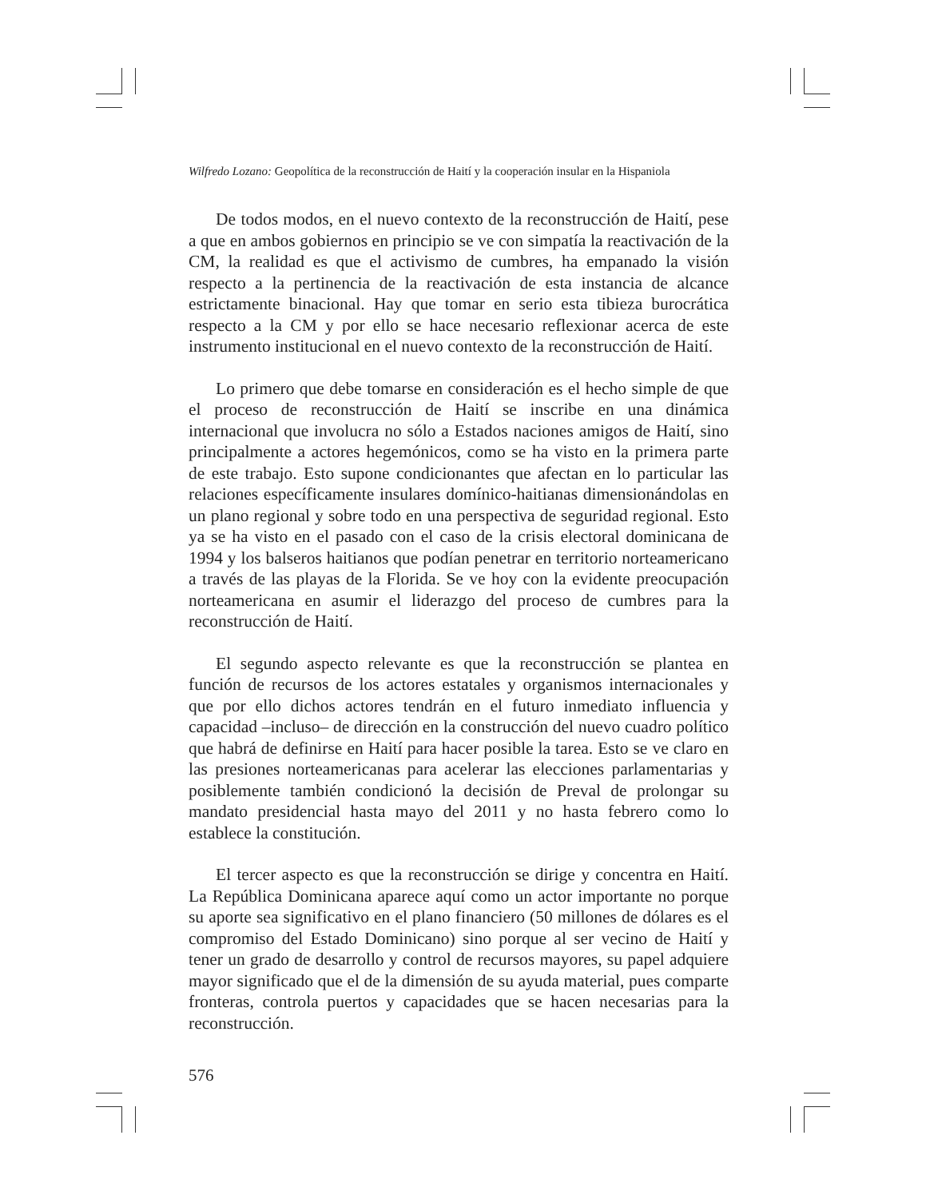Wilfredo Lozano: Geopolítica de la reconstrucción de Haití y la cooperación insular en la Hispaniola
De todos modos, en el nuevo contexto de la reconstrucción de Haití, pese a que en ambos gobiernos en principio se ve con simpatía la reactivación de la CM, la realidad es que el activismo de cumbres, ha empanado la visión respecto a la pertinencia de la reactivación de esta instancia de alcance estrictamente binacional. Hay que tomar en serio esta tibieza burocrática respecto a la CM y por ello se hace necesario reflexionar acerca de este instrumento institucional en el nuevo contexto de la reconstrucción de Haití.
Lo primero que debe tomarse en consideración es el hecho simple de que el proceso de reconstrucción de Haití se inscribe en una dinámica internacional que involucra no sólo a Estados naciones amigos de Haití, sino principalmente a actores hegemónicos, como se ha visto en la primera parte de este trabajo. Esto supone condicionantes que afectan en lo particular las relaciones específicamente insulares domínico-haitianas dimensionándolas en un plano regional y sobre todo en una perspectiva de seguridad regional. Esto ya se ha visto en el pasado con el caso de la crisis electoral dominicana de 1994 y los balseros haitianos que podían penetrar en territorio norteamericano a través de las playas de la Florida. Se ve hoy con la evidente preocupación norteamericana en asumir el liderazgo del proceso de cumbres para la reconstrucción de Haití.
El segundo aspecto relevante es que la reconstrucción se plantea en función de recursos de los actores estatales y organismos internacionales y que por ello dichos actores tendrán en el futuro inmediato influencia y capacidad –incluso– de dirección en la construcción del nuevo cuadro político que habrá de definirse en Haití para hacer posible la tarea. Esto se ve claro en las presiones norteamericanas para acelerar las elecciones parlamentarias y posiblemente también condicionó la decisión de Preval de prolongar su mandato presidencial hasta mayo del 2011 y no hasta febrero como lo establece la constitución.
El tercer aspecto es que la reconstrucción se dirige y concentra en Haití. La República Dominicana aparece aquí como un actor importante no porque su aporte sea significativo en el plano financiero (50 millones de dólares es el compromiso del Estado Dominicano) sino porque al ser vecino de Haití y tener un grado de desarrollo y control de recursos mayores, su papel adquiere mayor significado que el de la dimensión de su ayuda material, pues comparte fronteras, controla puertos y capacidades que se hacen necesarias para la reconstrucción.
576